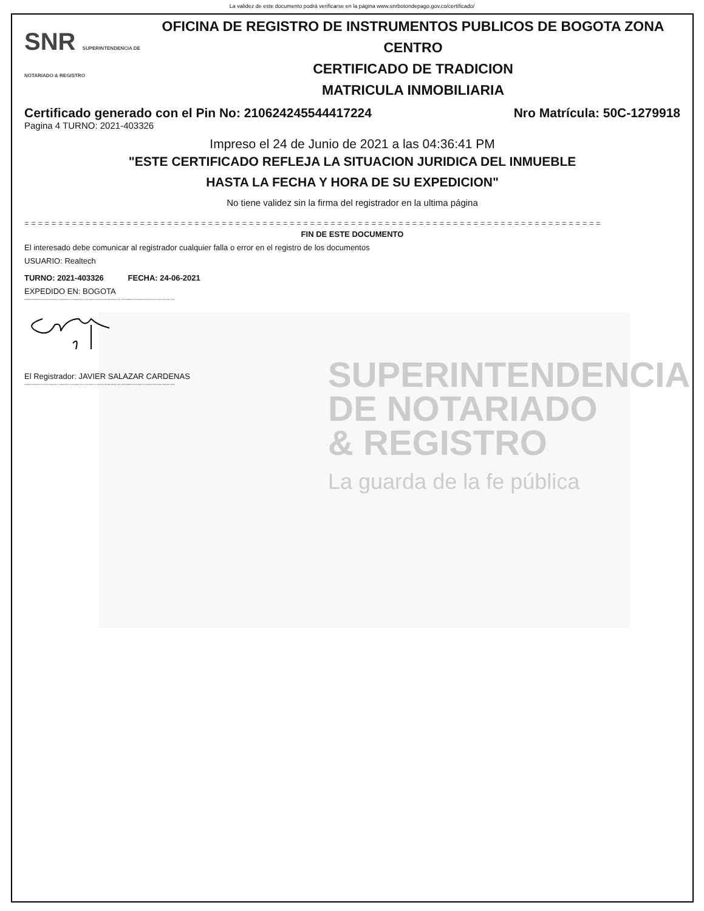La validez de este documento podrá verificarse en la página www.snrbotondepago.gov.co/certificado/
SUPERINTENDENCIA
DE NOTARIADO
& REGISTRO
La guarda de la fe pública
SNR SUPERINTENDENCIA DE NOTARIADO & REGISTRO
OFICINA DE REGISTRO DE INSTRUMENTOS PUBLICOS DE BOGOTA ZONA
CENTRO
CERTIFICADO DE TRADICION
MATRICULA INMOBILIARIA
Certificado generado con el Pin No: 210624245544417224 Nro Matrícula: 50C-1279918
Pagina 4 TURNO: 2021-403326
Impreso el 24 de Junio de 2021 a las 04:36:41 PM
"ESTE CERTIFICADO REFLEJA LA SITUACION JURIDICA DEL INMUEBLE
HASTA LA FECHA Y HORA DE SU EXPEDICION"
No tiene validez sin la firma del registrador en la ultima página
= = = = = = = = = = = = = = = = = = = = = = = = = = = = = = = = = = = = = = = = = = = = = = = = = = = = = = = = = = = = = = = = = = = = = = = = = = = = = = = = = = = = =
FIN DE ESTE DOCUMENTO
El interesado debe comunicar al registrador cualquier falla o error en el registro de los documentos
USUARIO: Realtech
TURNO: 2021-403326 FECHA: 24-06-2021
EXPEDIDO EN: BOGOTA
SUPERINTENDENCIA DE NOTARIADO Y REGISTRO LA GUARDA DE LA FE PUBLICA OFICINA DE REGISTRO DE INSTRUMENTOS PUBLICOS DE BOGOTA ZONA CENTRO ORIP
El Registrador: JAVIER SALAZAR CARDENAS
SUPERINTENDENCIA DE NOTARIADO Y REGISTRO LA GUARDA DE LA FE PUBLICA OFICINA DE REGISTRO DE INSTRUMENTOS PUBLICOS DE BOGOTA ZONA CENTRO ORIP